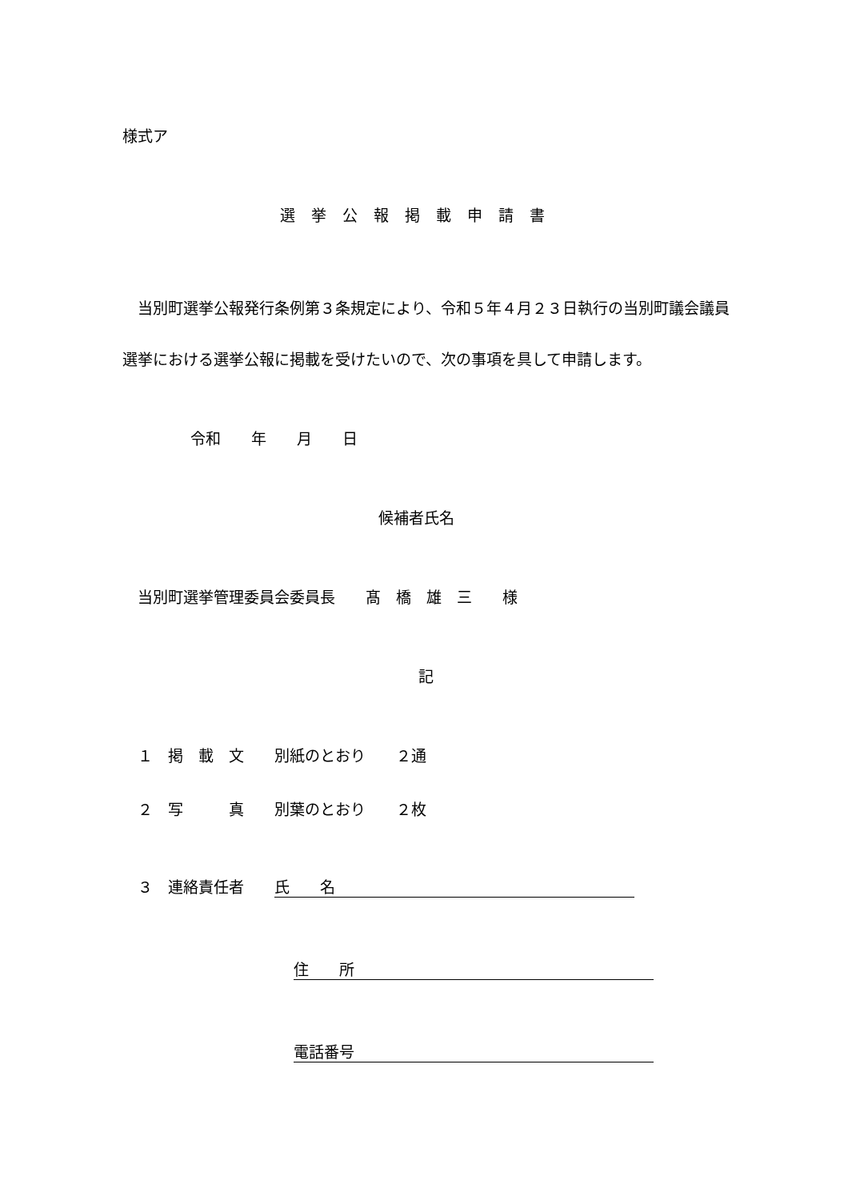様式ア
選挙公報掲載申請書
　当別町選挙公報発行条例第３条規定により、令和５年４月２３日執行の当別町議会議員選挙における選挙公報に掲載を受けたいので、次の事項を具して申請します。
令和　　年　　月　　日
候補者氏名
　当別町選挙管理委員会委員長　　髙　橋　雄　三　　様
記
　１　掲　載　文　　別紙のとおり　　２通
　２　写　　　真　　別葉のとおり　　２枚
　３　連絡責任者　　氏　　名
住　　所
電話番号